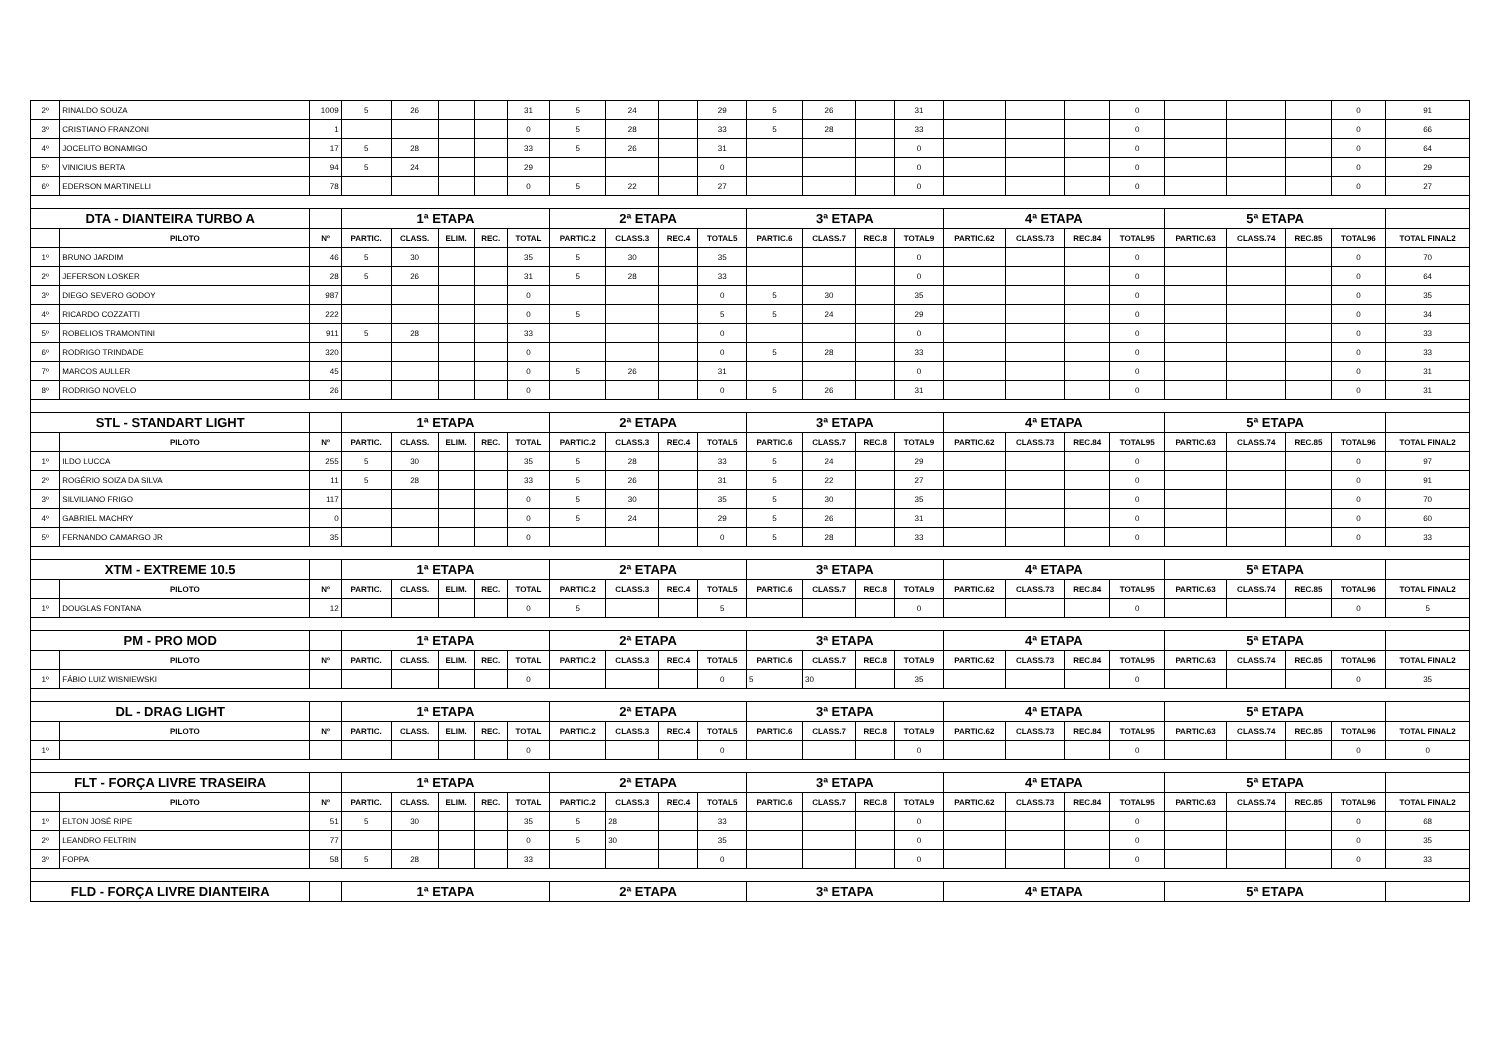| 2º | RINALDO SOUZA | 1009 | 5 | 26 | | | 31 | 5 | 24 | | 29 | 5 | 26 | | 31 | | | | 0 | | | | 0 | 91 |
| 3º | CRISTIANO FRANZONI | 1 | | | | | 0 | 5 | 28 | | 33 | 5 | 28 | | 33 | | | | 0 | | | | 0 | 66 |
| 4º | JOCELITO BONAMIGO | 17 | 5 | 28 | | | 33 | 5 | 26 | | 31 | | | | 0 | | | | 0 | | | | 0 | 64 |
| 5º | VINICIUS BERTA | 94 | 5 | 24 | | | 29 | | | | 0 | | | | 0 | | | | 0 | | | | 0 | 29 |
| 6º | EDERSON MARTINELLI | 78 | | | | | 0 | 5 | 22 | | 27 | | | | 0 | | | | 0 | | | | 0 | 27 |
| DTA - DIANTEIRA TURBO A | | | 1ª ETAPA | | | | | 2ª ETAPA | | | | 3ª ETAPA | | | | 4ª ETAPA | | | | 5ª ETAPA | | | | |
| | PILOTO | Nº | PARTIC. | CLASS. | ELIM. | REC. | TOTAL | PARTIC.2 | CLASS.3 | REC.4 | TOTAL5 | PARTIC.6 | CLASS.7 | REC.8 | TOTAL9 | PARTIC.62 | CLASS.73 | REC.84 | TOTAL95 | PARTIC.63 | CLASS.74 | REC.85 | TOTAL96 | TOTAL FINAL2 |
| 1º | BRUNO JARDIM | 46 | 5 | 30 | | | 35 | 5 | 30 | | 35 | | | | 0 | | | | 0 | | | | 0 | 70 |
| 2º | JEFERSON LOSKER | 28 | 5 | 26 | | | 31 | 5 | 28 | | 33 | | | | 0 | | | | 0 | | | | 0 | 64 |
| 3º | DIEGO SEVERO GODOY | 987 | | | | | 0 | | | | 0 | 5 | 30 | | 35 | | | | 0 | | | | 0 | 35 |
| 4º | RICARDO COZZATTI | 222 | | | | | 0 | 5 | | | 5 | 5 | 24 | | 29 | | | | 0 | | | | 0 | 34 |
| 5º | ROBELIOS TRAMONTINI | 911 | 5 | 28 | | | 33 | | | | 0 | | | | 0 | | | | 0 | | | | 0 | 33 |
| 6º | RODRIGO TRINDADE | 320 | | | | | 0 | | | | 0 | 5 | 28 | | 33 | | | | 0 | | | | 0 | 33 |
| 7º | MARCOS AULLER | 45 | | | | | 0 | 5 | 26 | | 31 | | | | 0 | | | | 0 | | | | 0 | 31 |
| 8º | RODRIGO NOVELO | 26 | | | | | 0 | | | | 0 | 5 | 26 | | 31 | | | | 0 | | | | 0 | 31 |
| STL - STANDART LIGHT | | | 1ª ETAPA | | | | | 2ª ETAPA | | | | 3ª ETAPA | | | | 4ª ETAPA | | | | 5ª ETAPA | | | | |
| | PILOTO | Nº | PARTIC. | CLASS. | ELIM. | REC. | TOTAL | PARTIC.2 | CLASS.3 | REC.4 | TOTAL5 | PARTIC.6 | CLASS.7 | REC.8 | TOTAL9 | PARTIC.62 | CLASS.73 | REC.84 | TOTAL95 | PARTIC.63 | CLASS.74 | REC.85 | TOTAL96 | TOTAL FINAL2 |
| 1º | ILDO LUCCA | 255 | 5 | 30 | | | 35 | 5 | 28 | | 33 | 5 | 24 | | 29 | | | | 0 | | | | 0 | 97 |
| 2º | ROGÉRIO SOIZA DA SILVA | 11 | 5 | 28 | | | 33 | 5 | 26 | | 31 | 5 | 22 | | 27 | | | | 0 | | | | 0 | 91 |
| 3º | SILVILIANO FRIGO | 117 | | | | | 0 | 5 | 30 | | 35 | 5 | 30 | | 35 | | | | 0 | | | | 0 | 70 |
| 4º | GABRIEL MACHRY | 0 | | | | | 0 | 5 | 24 | | 29 | 5 | 26 | | 31 | | | | 0 | | | | 0 | 60 |
| 5º | FERNANDO CAMARGO JR | 35 | | | | | 0 | | | | 0 | 5 | 28 | | 33 | | | | 0 | | | | 0 | 33 |
| XTM - EXTREME 10.5 | | | 1ª ETAPA | | | | | 2ª ETAPA | | | | 3ª ETAPA | | | | 4ª ETAPA | | | | 5ª ETAPA | | | | |
| | PILOTO | Nº | PARTIC. | CLASS. | ELIM. | REC. | TOTAL | PARTIC.2 | CLASS.3 | REC.4 | TOTAL5 | PARTIC.6 | CLASS.7 | REC.8 | TOTAL9 | PARTIC.62 | CLASS.73 | REC.84 | TOTAL95 | PARTIC.63 | CLASS.74 | REC.85 | TOTAL96 | TOTAL FINAL2 |
| 1º | DOUGLAS FONTANA | 12 | | | | | 0 | 5 | | | 5 | | | | 0 | | | | 0 | | | | 0 | 5 |
| PM - PRO MOD | | | 1ª ETAPA | | | | | 2ª ETAPA | | | | 3ª ETAPA | | | | 4ª ETAPA | | | | 5ª ETAPA | | | | |
| | PILOTO | Nº | PARTIC. | CLASS. | ELIM. | REC. | TOTAL | PARTIC.2 | CLASS.3 | REC.4 | TOTAL5 | PARTIC.6 | CLASS.7 | REC.8 | TOTAL9 | PARTIC.62 | CLASS.73 | REC.84 | TOTAL95 | PARTIC.63 | CLASS.74 | REC.85 | TOTAL96 | TOTAL FINAL2 |
| 1º | FÁBIO LUIZ WISNIEWSKI | | | | | | 0 | | | | 0 | 5 | 30 | | 35 | | | | 0 | | | | 0 | 35 |
| DL - DRAG LIGHT | | | 1ª ETAPA | | | | | 2ª ETAPA | | | | 3ª ETAPA | | | | 4ª ETAPA | | | | 5ª ETAPA | | | | |
| | PILOTO | Nº | PARTIC. | CLASS. | ELIM. | REC. | TOTAL | PARTIC.2 | CLASS.3 | REC.4 | TOTAL5 | PARTIC.6 | CLASS.7 | REC.8 | TOTAL9 | PARTIC.62 | CLASS.73 | REC.84 | TOTAL95 | PARTIC.63 | CLASS.74 | REC.85 | TOTAL96 | TOTAL FINAL2 |
| 1º | | | | | | | 0 | | | | 0 | | | | 0 | | | | 0 | | | | 0 | 0 |
| FLT - FORÇA LIVRE TRASEIRA | | | 1ª ETAPA | | | | | 2ª ETAPA | | | | 3ª ETAPA | | | | 4ª ETAPA | | | | 5ª ETAPA | | | | |
| | PILOTO | Nº | PARTIC. | CLASS. | ELIM. | REC. | TOTAL | PARTIC.2 | CLASS.3 | REC.4 | TOTAL5 | PARTIC.6 | CLASS.7 | REC.8 | TOTAL9 | PARTIC.62 | CLASS.73 | REC.84 | TOTAL95 | PARTIC.63 | CLASS.74 | REC.85 | TOTAL96 | TOTAL FINAL2 |
| 1º | ELTON JOSÉ RIPE | 51 | 5 | 30 | | | 35 | 5 | 28 | | 33 | | | | 0 | | | | 0 | | | | 0 | 68 |
| 2º | LEANDRO FELTRIN | 77 | | | | | 0 | 5 | 30 | | 35 | | | | 0 | | | | 0 | | | | 0 | 35 |
| 3º | FOPPA | 58 | 5 | 28 | | | 33 | | | | 0 | | | | 0 | | | | 0 | | | | 0 | 33 |
| FLD - FORÇA LIVRE DIANTEIRA | | | 1ª ETAPA | | | | | 2ª ETAPA | | | | 3ª ETAPA | | | | 4ª ETAPA | | | | 5ª ETAPA | | | | |